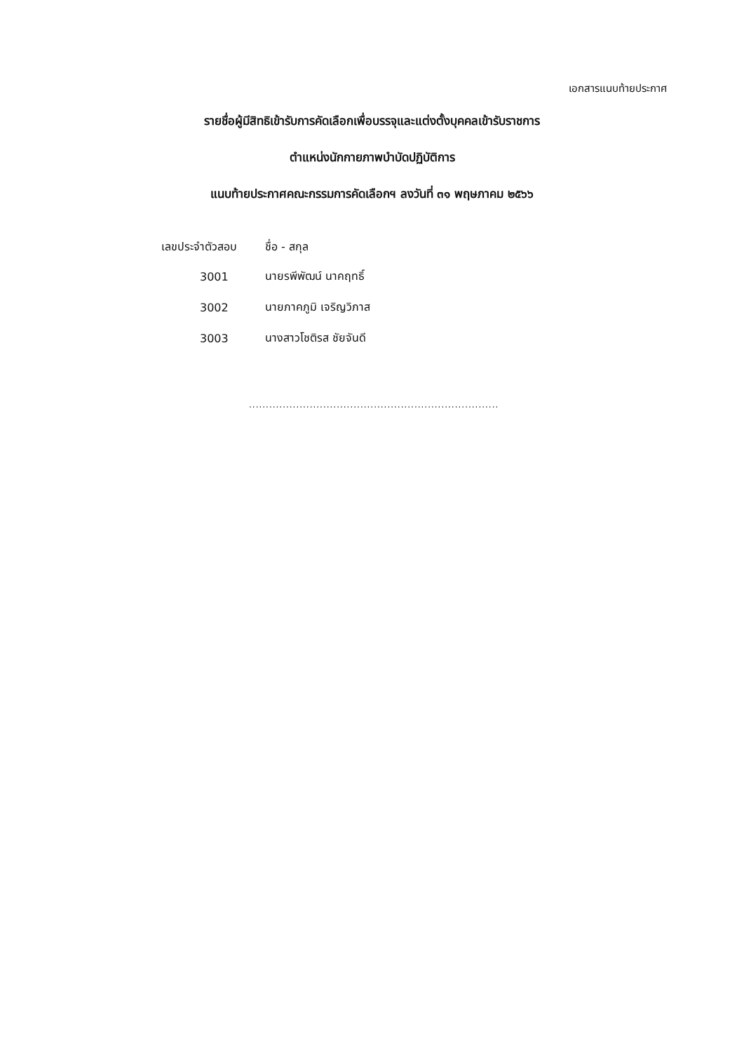เอกสารแนบท้ายประกาศ
รายชื่อผู้มีสิทธิเข้ารับการคัดเลือกเพื่อบรรจุและแต่งตั้งบุคคลเข้ารับราชการ
ตำแหน่งนักกายภาพบำบัดปฏิบัติการ
แนบท้ายประกาศคณะกรรมการคัดเลือกฯ ลงวันที่ ๓๑ พฤษภาคม ๒๕๖๖
| เลขประจำตัวสอบ | ชื่อ - สกุล |
| --- | --- |
| 3001 | นายรพีพัฒน์ นาคฤทธิ์ |
| 3002 | นายภาคภูมิ เจริญวิภาส |
| 3003 | นางสาวโชติรส ชัยจันดี |
..........................................................................